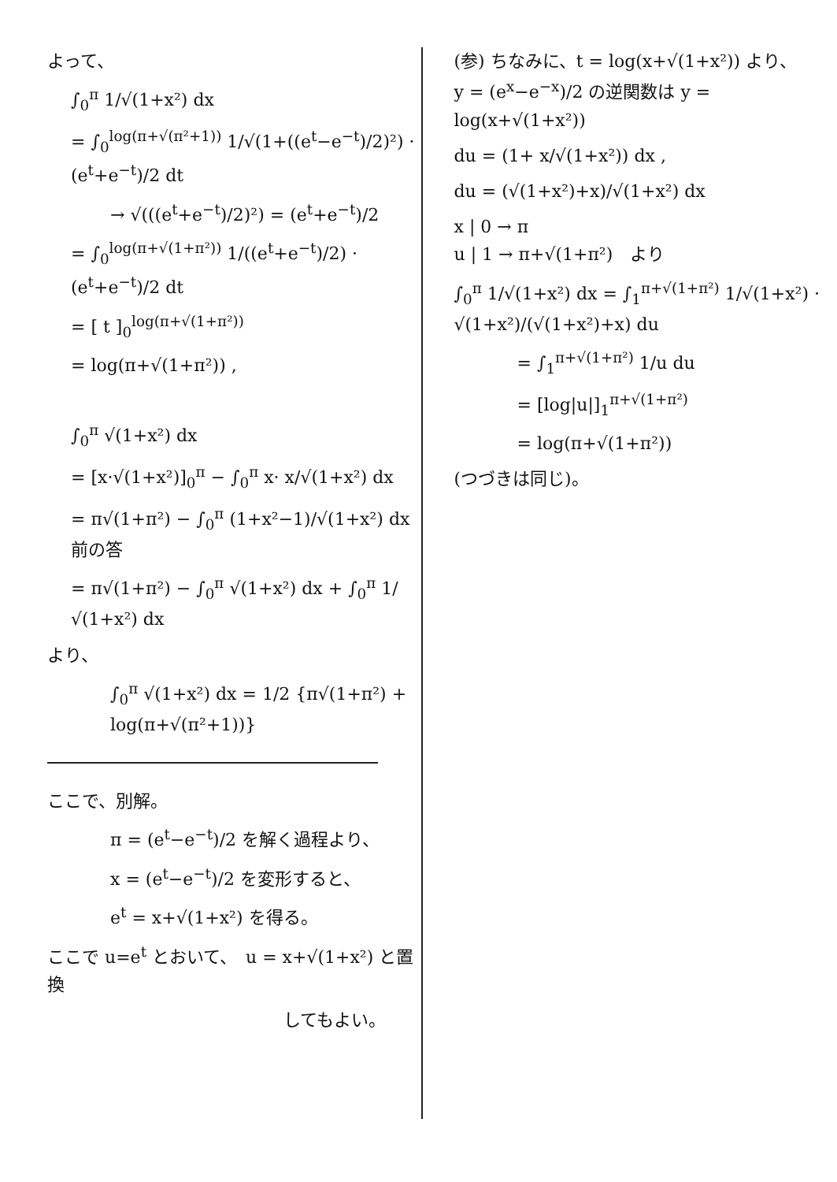よって、
∫<sub>0</sub><sup>π</sup> 1/√(1+x²) dx
= ∫<sub>0</sub><sup>log(π+√(π²+1))</sup> 1/√(1+((e<sup>t</sup>−e<sup>−t</sup>)/2)²) · (e<sup>t</sup>+e<sup>−t</sup>)/2 dt
→ √(((e<sup>t</sup>+e<sup>−t</sup>)/2)²) = (e<sup>t</sup>+e<sup>−t</sup>)/2
= ∫<sub>0</sub><sup>log(π+√(1+π²))</sup> 1/((e<sup>t</sup>+e<sup>−t</sup>)/2) · (e<sup>t</sup>+e<sup>−t</sup>)/2 dt
= [ t ]<sub>0</sub><sup>log(π+√(1+π²))</sup>
= log(π+√(1+π²)) ,
∫<sub>0</sub><sup>π</sup> √(1+x²) dx
= [x·√(1+x²)]<sub>0</sub><sup>π</sup> − ∫<sub>0</sub><sup>π</sup> x· x/√(1+x²) dx
= π√(1+π²) − ∫<sub>0</sub><sup>π</sup> (1+x²−1)/√(1+x²) dx　　前の答
= π√(1+π²) − ∫<sub>0</sub><sup>π</sup> √(1+x²) dx + ∫<sub>0</sub><sup>π</sup> 1/√(1+x²) dx
より、
∫<sub>0</sub><sup>π</sup> √(1+x²) dx = 1/2 {π√(1+π²) + log(π+√(π²+1))}
ここで、別解。
π = (e<sup>t</sup>−e<sup>−t</sup>)/2 を解く過程より、
x = (e<sup>t</sup>−e<sup>−t</sup>)/2 を変形すると、
e<sup>t</sup> = x+√(1+x²) を得る。
ここで u=e<sup>t</sup> とおいて、　u = x+√(1+x²) と置換
してもよい。
(参) ちなみに、t = log(x+√(1+x²)) より、
y = (e<sup>x</sup>−e<sup>−x</sup>)/2 の逆関数は y = log(x+√(1+x²))
du = (1+ x/√(1+x²)) dx ,
du = (√(1+x²)+x)/√(1+x²) dx
x | 0 → π
u | 1 → π+√(1+π²)　より
∫<sub>0</sub><sup>π</sup> 1/√(1+x²) dx = ∫<sub>1</sub><sup>π+√(1+π²)</sup> 1/√(1+x²) · √(1+x²)/(√(1+x²)+x) du
= ∫<sub>1</sub><sup>π+√(1+π²)</sup> 1/u du
= [log|u|]<sub>1</sub><sup>π+√(1+π²)</sup>
= log(π+√(1+π²))
(つづきは同じ)。